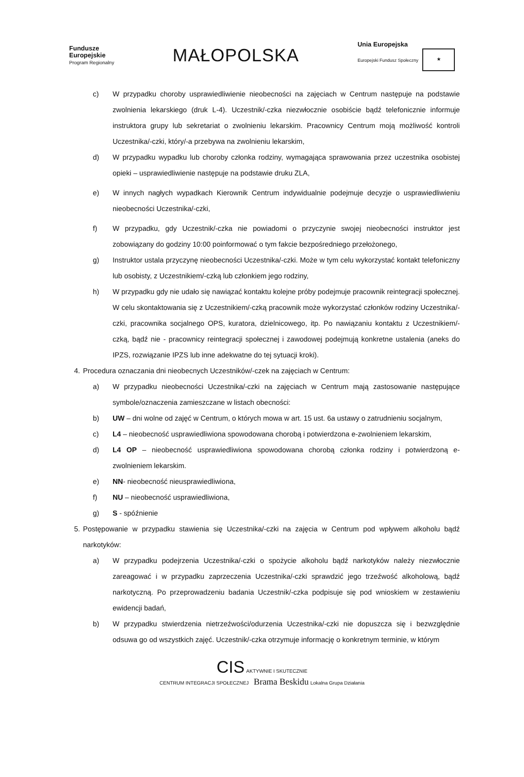Fundusze
Europejskie
Program Regionalny
MAŁOPOLSKA
Unia Europejska
Europejski Fundusz Społeczny ★
c) W przypadku choroby usprawiedliwienie nieobecności na zajęciach w Centrum następuje na podstawie zwolnienia lekarskiego (druk L-4). Uczestnik/-czka niezwłocznie osobiście bądź telefonicznie informuje instruktora grupy lub sekretariat o zwolnieniu lekarskim. Pracownicy Centrum moją możliwość kontroli Uczestnika/-czki, który/-a przebywa na zwolnieniu lekarskim,
d) W przypadku wypadku lub choroby członka rodziny, wymagająca sprawowania przez uczestnika osobistej opieki – usprawiedliwienie następuje na podstawie druku ZLA,
e) W innych nagłych wypadkach Kierownik Centrum indywidualnie podejmuje decyzje o usprawiedliwieniu nieobecności Uczestnika/-czki,
f) W przypadku, gdy Uczestnik/-czka nie powiadomi o przyczynie swojej nieobecności instruktor jest zobowiązany do godziny 10:00 poinformować o tym fakcie bezpośredniego przełożonego,
g) Instruktor ustala przyczynę nieobecności Uczestnika/-czki. Może w tym celu wykorzystać kontakt telefoniczny lub osobisty, z Uczestnikiem/-czką lub członkiem jego rodziny,
h) W przypadku gdy nie udało się nawiązać kontaktu kolejne próby podejmuje pracownik reintegracji społecznej. W celu skontaktowania się z Uczestnikiem/-czką pracownik może wykorzystać członków rodziny Uczestnika/-czki, pracownika socjalnego OPS, kuratora, dzielnicowego, itp. Po nawiązaniu kontaktu z Uczestnikiem/-czką, bądź nie - pracownicy reintegracji społecznej i zawodowej podejmują konkretne ustalenia (aneks do IPZS, rozwiązanie IPZS lub inne adekwatne do tej sytuacji kroki).
4. Procedura oznaczania dni nieobecnych Uczestników/-czek na zajęciach w Centrum:
a) W przypadku nieobecności Uczestnika/-czki na zajęciach w Centrum mają zastosowanie następujące symbole/oznaczenia zamieszczane w listach obecności:
b) UW – dni wolne od zajęć w Centrum, o których mowa w art. 15 ust. 6a ustawy o zatrudnieniu socjalnym,
c) L4 – nieobecność usprawiedliwiona spowodowana chorobą i potwierdzona e-zwolnieniem lekarskim,
d) L4 OP – nieobecność usprawiedliwiona spowodowana chorobą członka rodziny i potwierdzoną e-zwolnieniem lekarskim.
e) NN- nieobecność nieusprawiedliwiona,
f) NU – nieobecność usprawiedliwiona,
g) S - spóźnienie
5. Postępowanie w przypadku stawienia się Uczestnika/-czki na zajęcia w Centrum pod wpływem alkoholu bądź narkotyków:
a) W przypadku podejrzenia Uczestnika/-czki o spożycie alkoholu bądź narkotyków należy niezwłocznie zareagować i w przypadku zaprzeczenia Uczestnika/-czki sprawdzić jego trzeźwość alkoholową, bądź narkotyczną. Po przeprowadzeniu badania Uczestnik/-czka podpisuje się pod wnioskiem w zestawieniu ewidencji badań,
b) W przypadku stwierdzenia nietrzeźwości/odurzenia Uczestnika/-czki nie dopuszcza się i bezwzględnie odsuwa go od wszystkich zajęć. Uczestnik/-czka otrzymuje informację o konkretnym terminie, w którym
CIS AKTYWNIE I SKUTECZNIE
CENTRUM INTEGRACJI SPOŁECZNEJ Brama Beskidu Lokalna Grupa Działania